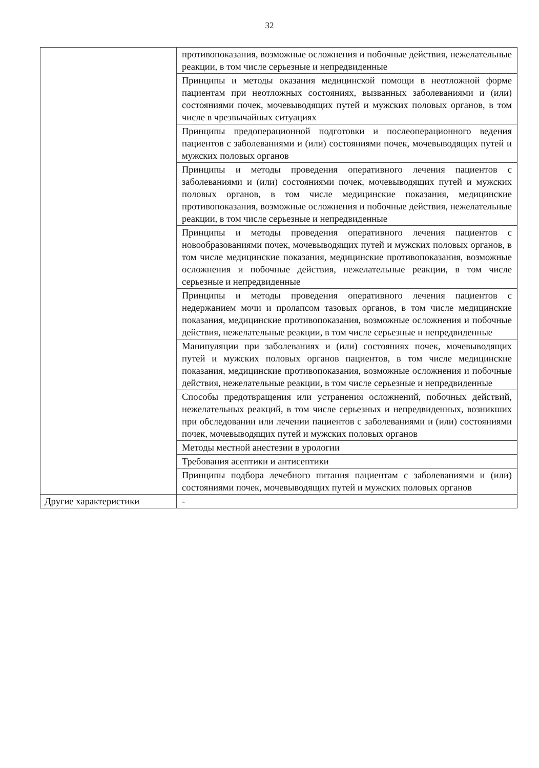32
| | противопоказания, возможные осложнения и побочные действия, нежелательные реакции, в том числе серьезные и непредвиденные |
| | Принципы и методы оказания медицинской помощи в неотложной форме пациентам при неотложных состояниях, вызванных заболеваниями и (или) состояниями почек, мочевыводящих путей и мужских половых органов, в том числе в чрезвычайных ситуациях |
| | Принципы предоперационной подготовки и послеоперационного ведения пациентов с заболеваниями и (или) состояниями почек, мочевыводящих путей и мужских половых органов |
| | Принципы и методы проведения оперативного лечения пациентов с заболеваниями и (или) состояниями почек, мочевыводящих путей и мужских половых органов, в том числе медицинские показания, медицинские противопоказания, возможные осложнения и побочные действия, нежелательные реакции, в том числе серьезные и непредвиденные |
| | Принципы и методы проведения оперативного лечения пациентов с новообразованиями почек, мочевыводящих путей и мужских половых органов, в том числе медицинские показания, медицинские противопоказания, возможные осложнения и побочные действия, нежелательные реакции, в том числе серьезные и непредвиденные |
| | Принципы и методы проведения оперативного лечения пациентов с недержанием мочи и пролапсом тазовых органов, в том числе медицинские показания, медицинские противопоказания, возможные осложнения и побочные действия, нежелательные реакции, в том числе серьезные и непредвиденные |
| | Манипуляции при заболеваниях и (или) состояниях почек, мочевыводящих путей и мужских половых органов пациентов, в том числе медицинские показания, медицинские противопоказания, возможные осложнения и побочные действия, нежелательные реакции, в том числе серьезные и непредвиденные |
| | Способы предотвращения или устранения осложнений, побочных действий, нежелательных реакций, в том числе серьезных и непредвиденных, возникших при обследовании или лечении пациентов с заболеваниями и (или) состояниями почек, мочевыводящих путей и мужских половых органов |
| | Методы местной анестезии в урологии |
| | Требования асептики и антисептики |
| | Принципы подбора лечебного питания пациентам с заболеваниями и (или) состояниями почек, мочевыводящих путей и мужских половых органов |
| Другие характеристики | - |